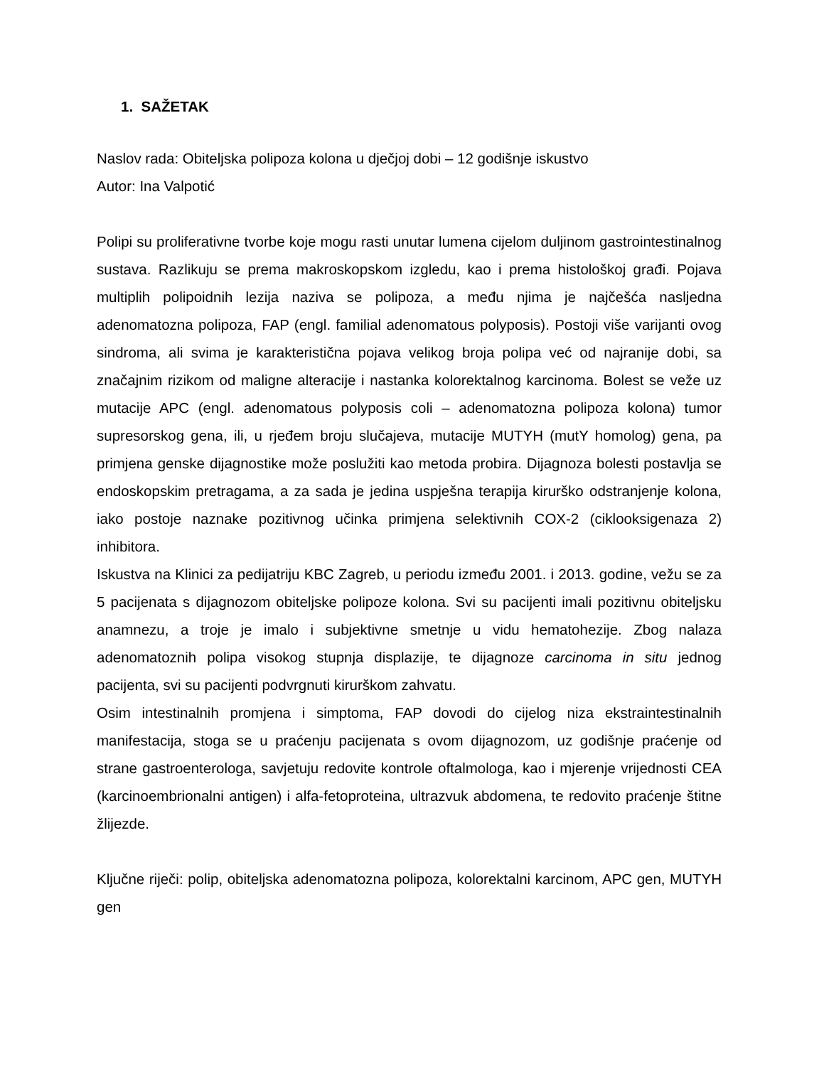1. SAŽETAK
Naslov rada: Obiteljska polipoza kolona u dječjoj dobi – 12 godišnje iskustvo
Autor: Ina Valpotić
Polipi su proliferativne tvorbe koje mogu rasti unutar lumena cijelom duljinom gastrointestinalnog sustava. Razlikuju se prema makroskopskom izgledu, kao i prema histološkoj građi. Pojava multiplih polipoidnih lezija naziva se polipoza, a među njima je najčešća nasljedna adenomatozna polipoza, FAP (engl. familial adenomatous polyposis). Postoji više varijanti ovog sindroma, ali svima je karakteristična pojava velikog broja polipa već od najranije dobi, sa značajnim rizikom od maligne alteracije i nastanka kolorektalnog karcinoma. Bolest se veže uz mutacije APC (engl. adenomatous polyposis coli – adenomatozna polipoza kolona) tumor supresorskog gena, ili, u rjeđem broju slučajeva, mutacije MUTYH (mutY homolog) gena, pa primjena genske dijagnostike može poslužiti kao metoda probira. Dijagnoza bolesti postavlja se endoskopskim pretragama, a za sada je jedina uspješna terapija kirurško odstranjenje kolona, iako postoje naznake pozitivnog učinka primjena selektivnih COX-2 (ciklooksigenaza 2) inhibitora.
Iskustva na Klinici za pedijatriju KBC Zagreb, u periodu između 2001. i 2013. godine, vežu se za 5 pacijenata s dijagnozom obiteljske polipoze kolona. Svi su pacijenti imali pozitivnu obiteljsku anamnezu, a troje je imalo i subjektivne smetnje u vidu hematohezije. Zbog nalaza adenomatoznih polipa visokog stupnja displazije, te dijagnoze carcinoma in situ jednog pacijenta, svi su pacijenti podvrgnuti kirurškom zahvatu.
Osim intestinalnih promjena i simptoma, FAP dovodi do cijelog niza ekstraintestinalnih manifestacija, stoga se u praćenju pacijenata s ovom dijagnozom, uz godišnje praćenje od strane gastroenterologa, savjetuju redovite kontrole oftalmologa, kao i mjerenje vrijednosti CEA (karcinoembrionalni antigen) i alfa-fetoproteina, ultrazvuk abdomena, te redovito praćenje štitne žlijezde.
Ključne riječi: polip, obiteljska adenomatozna polipoza, kolorektalni karcinom, APC gen, MUTYH gen